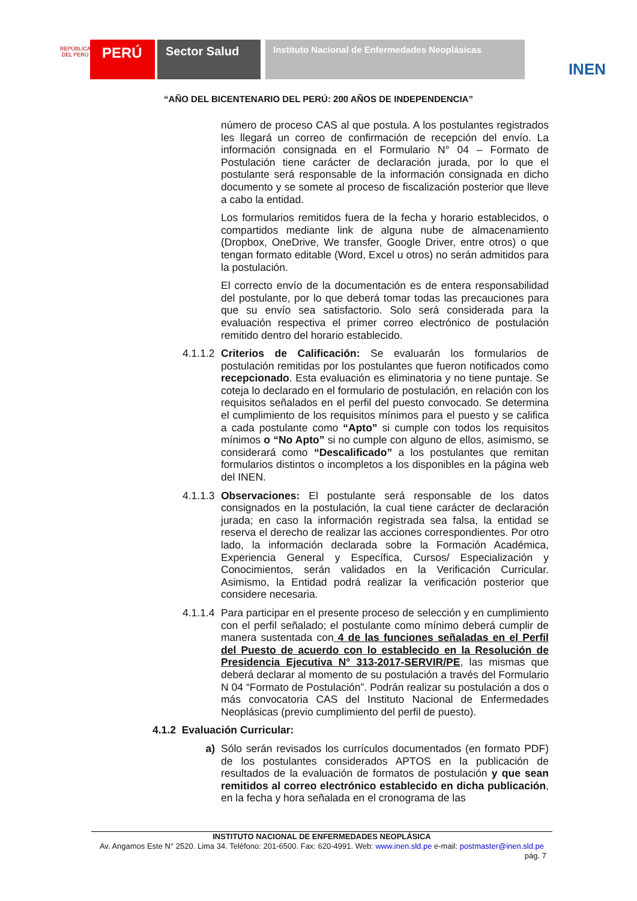REPÚBLICA DEL PERÚ
PERÚ
Sector Salud
Instituto Nacional de Enfermedades Neoplásicas
INEN
“AÑO DEL BICENTENARIO DEL PERÚ: 200 AÑOS DE INDEPENDENCIA”
número de proceso CAS al que postula. A los postulantes registrados les llegará un correo de confirmación de recepción del envío. La información consignada en el Formulario N° 04 – Formato de Postulación tiene carácter de declaración jurada, por lo que el postulante será responsable de la información consignada en dicho documento y se somete al proceso de fiscalización posterior que lleve a cabo la entidad.
Los formularios remitidos fuera de la fecha y horario establecidos, o compartidos mediante link de alguna nube de almacenamiento (Dropbox, OneDrive, We transfer, Google Driver, entre otros) o que tengan formato editable (Word, Excel u otros) no serán admitidos para la postulación.
El correcto envío de la documentación es de entera responsabilidad del postulante, por lo que deberá tomar todas las precauciones para que su envío sea satisfactorio. Solo será considerada para la evaluación respectiva el primer correo electrónico de postulación remitido dentro del horario establecido.
4.1.1.2
Criterios de Calificación: Se evaluarán los formularios de postulación remitidas por los postulantes que fueron notificados como recepcionado. Esta evaluación es eliminatoria y no tiene puntaje. Se coteja lo declarado en el formulario de postulación, en relación con los requisitos señalados en el perfil del puesto convocado. Se determina el cumplimiento de los requisitos mínimos para el puesto y se califica a cada postulante como “Apto” si cumple con todos los requisitos mínimos o “No Apto” si no cumple con alguno de ellos, asimismo, se considerará como “Descalificado” a los postulantes que remitan formularios distintos o incompletos a los disponibles en la página web del INEN.
4.1.1.3
Observaciones: El postulante será responsable de los datos consignados en la postulación, la cual tiene carácter de declaración jurada; en caso la información registrada sea falsa, la entidad se reserva el derecho de realizar las acciones correspondientes. Por otro lado, la información declarada sobre la Formación Académica, Experiencia General y Específica, Cursos/ Especialización y Conocimientos, serán validados en la Verificación Curricular. Asimismo, la Entidad podrá realizar la verificación posterior que considere necesaria.
4.1.1.4
Para participar en el presente proceso de selección y en cumplimiento con el perfil señalado; el postulante como mínimo deberá cumplir de manera sustentada con 4 de las funciones señaladas en el Perfil del Puesto de acuerdo con lo establecido en la Resolución de Presidencia Ejecutiva N° 313-2017-SERVIR/PE, las mismas que deberá declarar al momento de su postulación a través del Formulario N 04 “Formato de Postulación”. Podrán realizar su postulación a dos o más convocatoria CAS del Instituto Nacional de Enfermedades Neoplásicas (previo cumplimiento del perfil de puesto).
4.1.2 Evaluación Curricular:
a) Sólo serán revisados los currículos documentados (en formato PDF) de los postulantes considerados APTOS en la publicación de resultados de la evaluación de formatos de postulación y que sean remitidos al correo electrónico establecido en dicha publicación, en la fecha y hora señalada en el cronograma de las
INSTITUTO NACIONAL DE ENFERMEDADES NEOPLÁSICA
Av. Angamos Este N° 2520. Lima 34. Teléfono: 201-6500. Fax: 620-4991. Web: www.inen.sld.pe e-mail: postmaster@inen.sld.pe
pág. 7